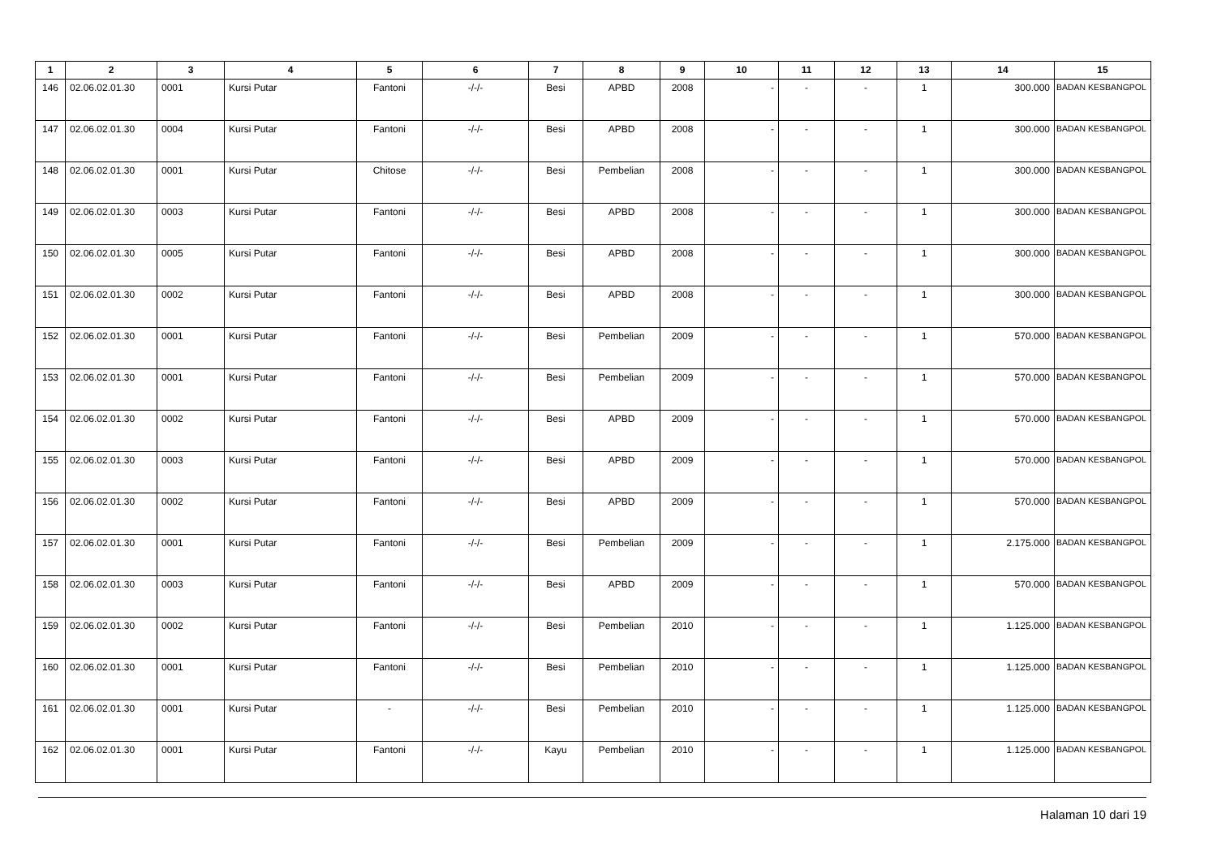| 1 | 2 | 3 | 4 | 5 | 6 | 7 | 8 | 9 | 10 | 11 | 12 | 13 | 14 | 15 |
| --- | --- | --- | --- | --- | --- | --- | --- | --- | --- | --- | --- | --- | --- | --- |
| 146 | 02.06.02.01.30 | 0001 | Kursi Putar | Fantoni | -/-/- | Besi | APBD | 2008 | - | - | - | 1 | 300.000 | BADAN KESBANGPOL |
| 147 | 02.06.02.01.30 | 0004 | Kursi Putar | Fantoni | -/-/- | Besi | APBD | 2008 | - | - | - | 1 | 300.000 | BADAN KESBANGPOL |
| 148 | 02.06.02.01.30 | 0001 | Kursi Putar | Chitose | -/-/- | Besi | Pembelian | 2008 | - | - | - | 1 | 300.000 | BADAN KESBANGPOL |
| 149 | 02.06.02.01.30 | 0003 | Kursi Putar | Fantoni | -/-/- | Besi | APBD | 2008 | - | - | - | 1 | 300.000 | BADAN KESBANGPOL |
| 150 | 02.06.02.01.30 | 0005 | Kursi Putar | Fantoni | -/-/- | Besi | APBD | 2008 | - | - | - | 1 | 300.000 | BADAN KESBANGPOL |
| 151 | 02.06.02.01.30 | 0002 | Kursi Putar | Fantoni | -/-/- | Besi | APBD | 2008 | - | - | - | 1 | 300.000 | BADAN KESBANGPOL |
| 152 | 02.06.02.01.30 | 0001 | Kursi Putar | Fantoni | -/-/- | Besi | Pembelian | 2009 | - | - | - | 1 | 570.000 | BADAN KESBANGPOL |
| 153 | 02.06.02.01.30 | 0001 | Kursi Putar | Fantoni | -/-/- | Besi | Pembelian | 2009 | - | - | - | 1 | 570.000 | BADAN KESBANGPOL |
| 154 | 02.06.02.01.30 | 0002 | Kursi Putar | Fantoni | -/-/- | Besi | APBD | 2009 | - | - | - | 1 | 570.000 | BADAN KESBANGPOL |
| 155 | 02.06.02.01.30 | 0003 | Kursi Putar | Fantoni | -/-/- | Besi | APBD | 2009 | - | - | - | 1 | 570.000 | BADAN KESBANGPOL |
| 156 | 02.06.02.01.30 | 0002 | Kursi Putar | Fantoni | -/-/- | Besi | APBD | 2009 | - | - | - | 1 | 570.000 | BADAN KESBANGPOL |
| 157 | 02.06.02.01.30 | 0001 | Kursi Putar | Fantoni | -/-/- | Besi | Pembelian | 2009 | - | - | - | 1 | 2.175.000 | BADAN KESBANGPOL |
| 158 | 02.06.02.01.30 | 0003 | Kursi Putar | Fantoni | -/-/- | Besi | APBD | 2009 | - | - | - | 1 | 570.000 | BADAN KESBANGPOL |
| 159 | 02.06.02.01.30 | 0002 | Kursi Putar | Fantoni | -/-/- | Besi | Pembelian | 2010 | - | - | - | 1 | 1.125.000 | BADAN KESBANGPOL |
| 160 | 02.06.02.01.30 | 0001 | Kursi Putar | Fantoni | -/-/- | Besi | Pembelian | 2010 | - | - | - | 1 | 1.125.000 | BADAN KESBANGPOL |
| 161 | 02.06.02.01.30 | 0001 | Kursi Putar | - | -/-/- | Besi | Pembelian | 2010 | - | - | - | 1 | 1.125.000 | BADAN KESBANGPOL |
| 162 | 02.06.02.01.30 | 0001 | Kursi Putar | Fantoni | -/-/- | Kayu | Pembelian | 2010 | - | - | - | 1 | 1.125.000 | BADAN KESBANGPOL |
Halaman 10 dari 19